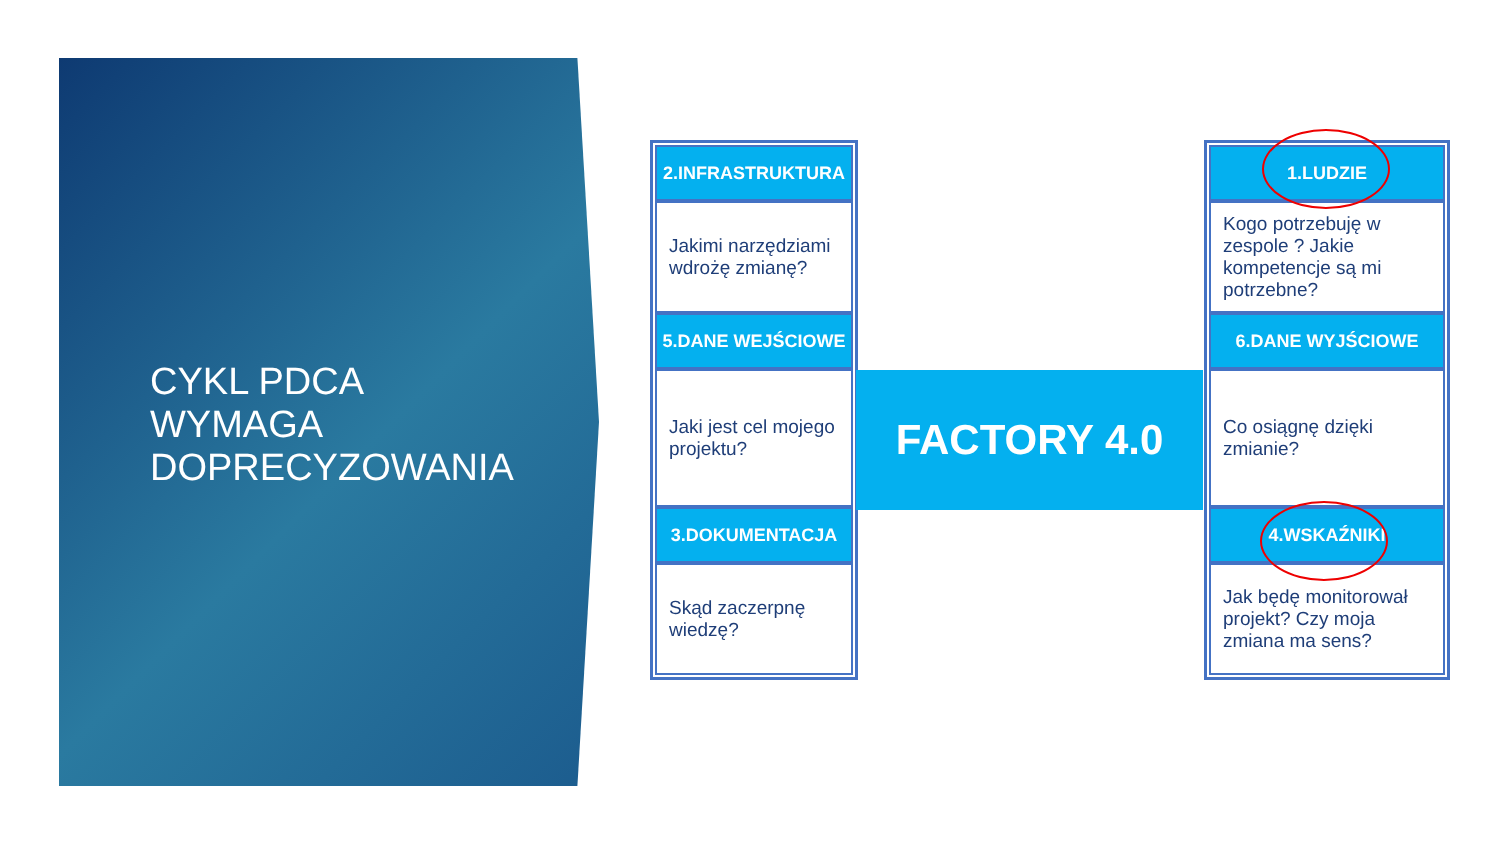CYKL PDCA
WYMAGA
DOPRECYZOWANIA
2.INFRASTRUKTURA
Jakimi narzędziami wdrożę zmianę?
5.DANE WEJŚCIOWE
Jaki jest cel mojego projektu?
3.DOKUMENTACJA
Skąd zaczerpnę wiedzę?
FACTORY 4.0
1.LUDZIE
Kogo potrzebuję w zespole ? Jakie kompetencje są mi potrzebne?
6.DANE WYJŚCIOWE
Co osiągnę dzięki zmianie?
4.WSKAŹNIKI
Jak będę monitorował projekt? Czy moja zmiana ma sens?